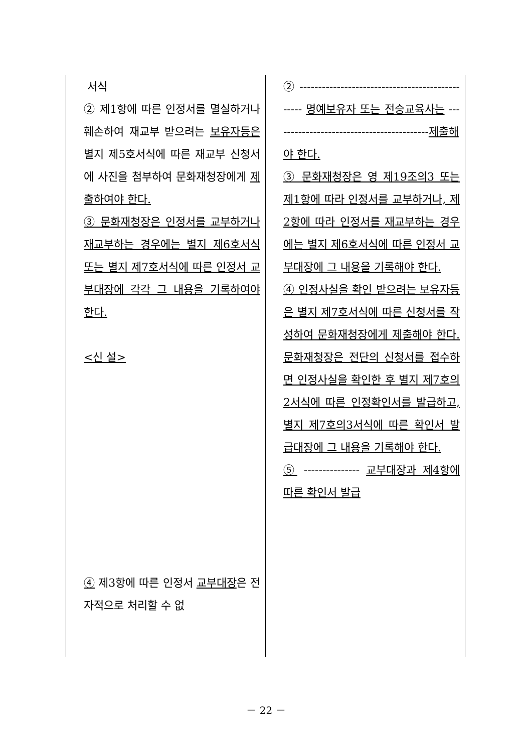| 서식 ② 제1항에 따른 인정서를 멸실하거나 훼손하여 재교부 받으려는 보유자등은 별지 제5호서식에 따른 재교부 신청서에 사진을 첨부하여 문화재청장에게 제출하여야 한다. ③ 문화재청장은 인정서를 교부하거나 재교부하는 경우에는 별지 제6호서식 또는 별지 제7호서식에 따른 인정서 교부대장에 각각 그 내용을 기록하여야 한다. <신 설> ④ 제3항에 따른 인정서 교부대장 은 전자적으로 처리할 수 없 | ② ------------------------------------------------ 명예보유자 또는 전승교육사는 ------------------------------------------ 제출해야 한다. ③ 문화재청장은 영 제19조의3 또는 제1항에 따라 인정서를 교부하거나, 제2항에 따라 인정서를 재교부하는 경우에는 별지 제6호서식에 따른 인정서 교부대장에 그 내용을 기록해야 한다. ④ 인정사실을 확인 받으려는 보유자등은 별지 제7호서식에 따른 신청서를 작성하여 문화재청장에게 제출해야 한다. 문화재청장은 전단의 신청서를 접수하면 인정사실을 확인한 후 별지 제7호의2서식에 따른 인정확인서를 발급하고, 별지 제7호의3서식에 따른 확인서 발급대장에 그 내용을 기록해야 한다. ⑤ --------------- 교부대장과 제4항에 따른 확인서 발급 |
－ 22 －